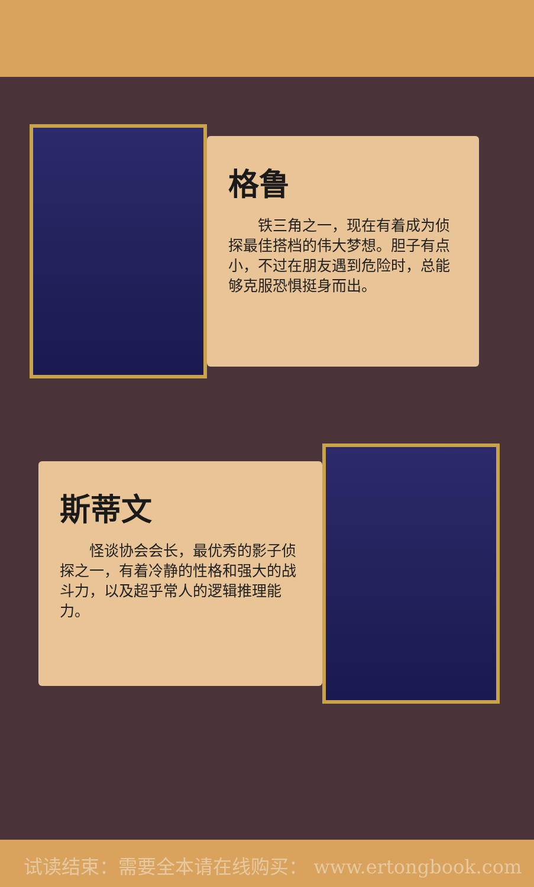格鲁
铁三角之一，现在有着成为侦探最佳搭档的伟大梦想。胆子有点小，不过在朋友遇到危险时，总能够克服恐惧挺身而出。
斯蒂文
怪谈协会会长，最优秀的影子侦探之一，有着冷静的性格和强大的战斗力，以及超乎常人的逻辑推理能力。
试读结束：需要全本请在线购买： www.ertongbook.com